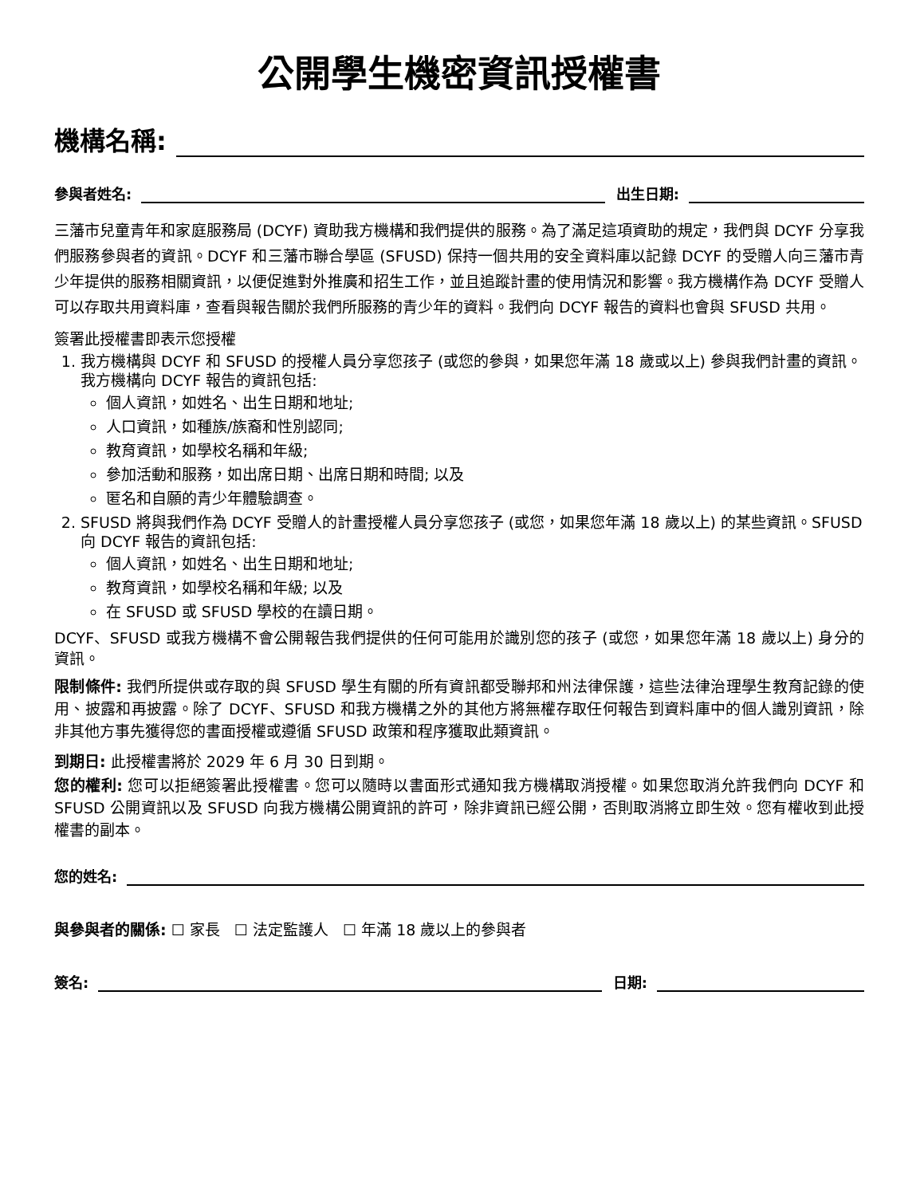公開學生機密資訊授權書
機構名稱:
參與者姓名: 出生日期:
三藩市兒童青年和家庭服務局 (DCYF) 資助我方機構和我們提供的服務。為了滿足這項資助的規定，我們與 DCYF 分享我們服務參與者的資訊。DCYF 和三藩市聯合學區 (SFUSD) 保持一個共用的安全資料庫以記錄 DCYF 的受贈人向三藩市青少年提供的服務相關資訊，以便促進對外推廣和招生工作，並且追蹤計畫的使用情況和影響。我方機構作為 DCYF 受贈人可以存取共用資料庫，查看與報告關於我們所服務的青少年的資料。我們向 DCYF 報告的資料也會與 SFUSD 共用。
簽署此授權書即表示您授權
1. 我方機構與 DCYF 和 SFUSD 的授權人員分享您孩子 (或您的參與，如果您年滿 18 歲或以上) 參與我們計畫的資訊。我方機構向 DCYF 報告的資訊包括:
個人資訊，如姓名、出生日期和地址;
人口資訊，如種族/族裔和性別認同;
教育資訊，如學校名稱和年級;
參加活動和服務，如出席日期、出席日期和時間; 以及
匿名和自願的青少年體驗調查。
2. SFUSD 將與我們作為 DCYF 受贈人的計畫授權人員分享您孩子 (或您，如果您年滿 18 歲以上) 的某些資訊。SFUSD 向 DCYF 報告的資訊包括:
個人資訊，如姓名、出生日期和地址;
教育資訊，如學校名稱和年級; 以及
在 SFUSD 或 SFUSD 學校的在讀日期。
DCYF、SFUSD 或我方機構不會公開報告我們提供的任何可能用於識別您的孩子 (或您，如果您年滿 18 歲以上) 身分的資訊。
限制條件: 我們所提供或存取的與 SFUSD 學生有關的所有資訊都受聯邦和州法律保護，這些法律治理學生教育記錄的使用、披露和再披露。除了 DCYF、SFUSD 和我方機構之外的其他方將無權存取任何報告到資料庫中的個人識別資訊，除非其他方事先獲得您的書面授權或遵循 SFUSD 政策和程序獲取此類資訊。
到期日: 此授權書將於 2029 年 6 月 30 日到期。
您的權利: 您可以拒絕簽署此授權書。您可以隨時以書面形式通知我方機構取消授權。如果您取消允許我們向 DCYF 和 SFUSD 公開資訊以及 SFUSD 向我方機構公開資訊的許可，除非資訊已經公開，否則取消將立即生效。您有權收到此授權書的副本。
您的姓名:
與參與者的關係: ☐ 家長 ☐ 法定監護人 ☐ 年滿 18 歲以上的參與者
簽名: 日期: